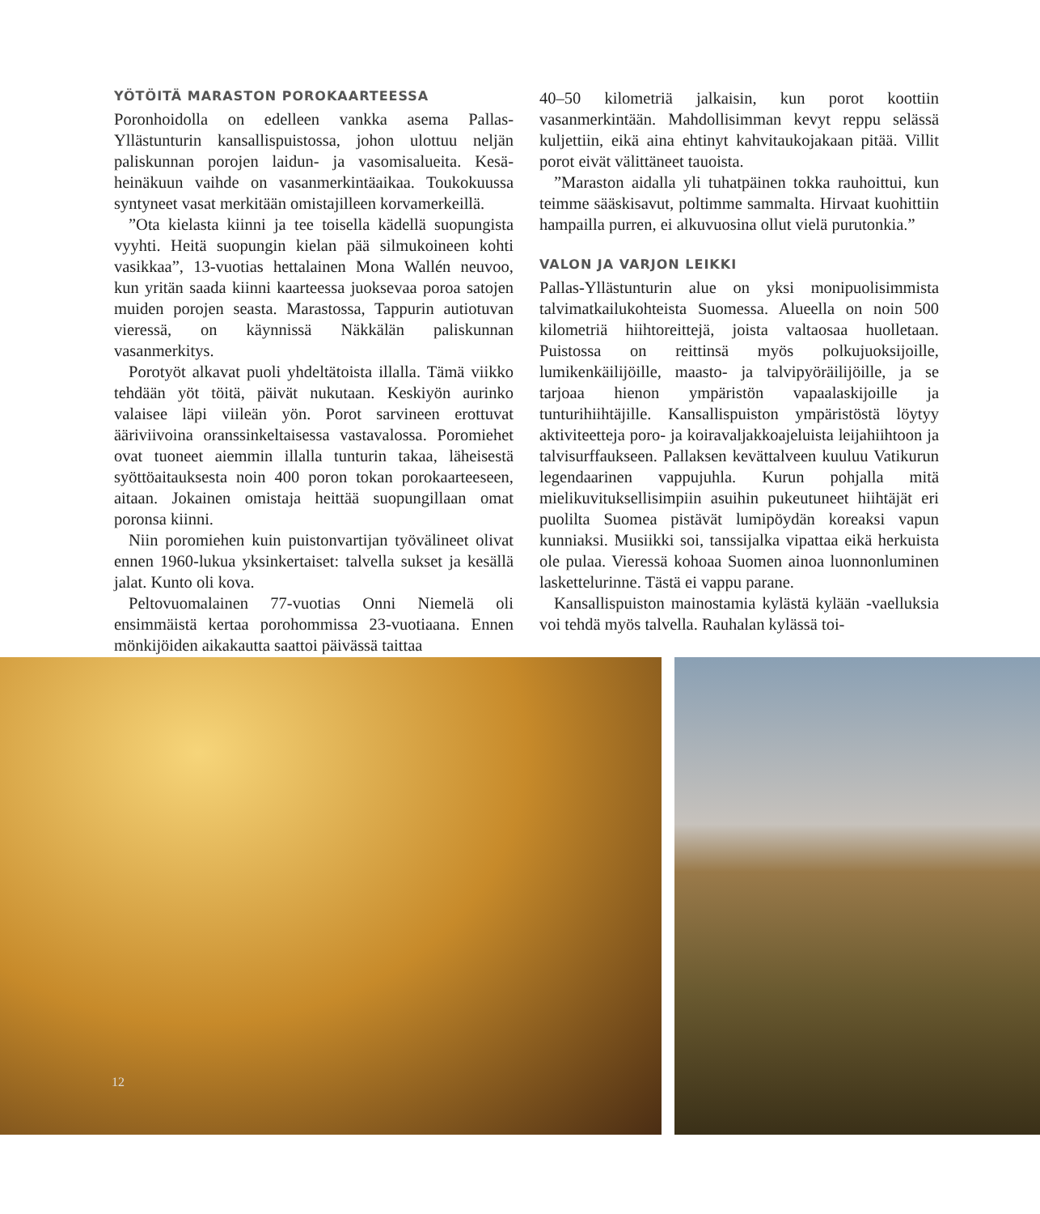YÖTÖITÄ MARASTON POROKAARTEESSA
Poronhoidolla on edelleen vankka asema Pallas-Yllästunturin kansallispuistossa, johon ulottuu neljän paliskunnan porojen laidun- ja vasomisalueita. Kesä-heinäkuun vaihde on vasanmerkintäaikaa. Toukokuussa syntyneet vasat merkitään omistajilleen korvamerkeillä.
”Ota kielasta kiinni ja tee toisella kädellä suopungista vyyhti. Heitä suopungin kielan pää silmukoineen kohti vasikkaa”, 13-vuotias hettalainen Mona Wallén neuvoo, kun yritän saada kiinni kaarteessa juoksevaa poroa satojen muiden porojen seasta. Marastossa, Tappurin autiotuvan vieressä, on käynnissä Näkkälän paliskunnan vasanmerkitys.
Porotyöt alkavat puoli yhdeltätoista illalla. Tämä viikko tehdään yöt töitä, päivät nukutaan. Keskiyön aurinko valaisee läpi viileän yön. Porot sarvineen erottuvat ääriviivoina oranssinkeltaisessa vastavalossa. Poromiehet ovat tuoneet aiemmin illalla tunturin takaa, läheisestä syöttöaitauksesta noin 400 poron tokan porokaarteeseen, aitaan. Jokainen omistaja heittää suopungillaan omat poronsa kiinni.
Niin poromiehen kuin puistonvartijan työvälineet olivat ennen 1960-lukua yksinkertaiset: talvella sukset ja kesällä jalat. Kunto oli kova.
Peltovuomalainen 77-vuotias Onni Niemelä oli ensimmäistä kertaa porohommissa 23-vuotiaana. Ennen mönkijöiden aikakautta saattoi päivässä taittaa
40–50 kilometriä jalkaisin, kun porot koottiin vasanmerkintään. Mahdollisimman kevyt reppu selässä kuljettiin, eikä aina ehtinyt kahvitaukojakaan pitää. Villit porot eivät välittäneet tauoista.
”Maraston aidalla yli tuhatpäinen tokka rauhoittui, kun teimme sääskisavut, poltimme sammalta. Hirvaat kuohittiin hampailla purren, ei alkuvuosina ollut vielä purutonkia.”
VALON JA VARJON LEIKKI
Pallas-Yllästunturin alue on yksi monipuolisimmista talvimatkailukohteista Suomessa. Alueella on noin 500 kilometriä hiihtoreittejä, joista valtaosaa huolletaan. Puistossa on reittinsä myös polkujuoksijoille, lumikenkäilijöille, maasto- ja talvipyöräilijöille, ja se tarjoaa hienon ympäristön vapaalaskijoille ja tunturihiihtäjille. Kansallispuiston ympäristöstä löytyy aktiviteetteja poro- ja koiravaljakkoajeluista leijahiihtoon ja talvisurffaukseen. Pallaksen kevättalveen kuuluu Vatikurun legendaarinen vappujuhla. Kurun pohjalla mitä mielikuvituksellisimpiin asuihin pukeutuneet hiihtäjät eri puolilta Suomea pistävät lumipöydän koreaksi vapun kunniaksi. Musiikki soi, tanssijalka vipattaa eikä herkuista ole pulaa. Vieressä kohoaa Suomen ainoa luonnonluminen laskettelurinne. Tästä ei vappu parane.
Kansallispuiston mainostamia kylästä kylään -vaelluksia voi tehdä myös talvella. Rauhalan kylässä toi-
12